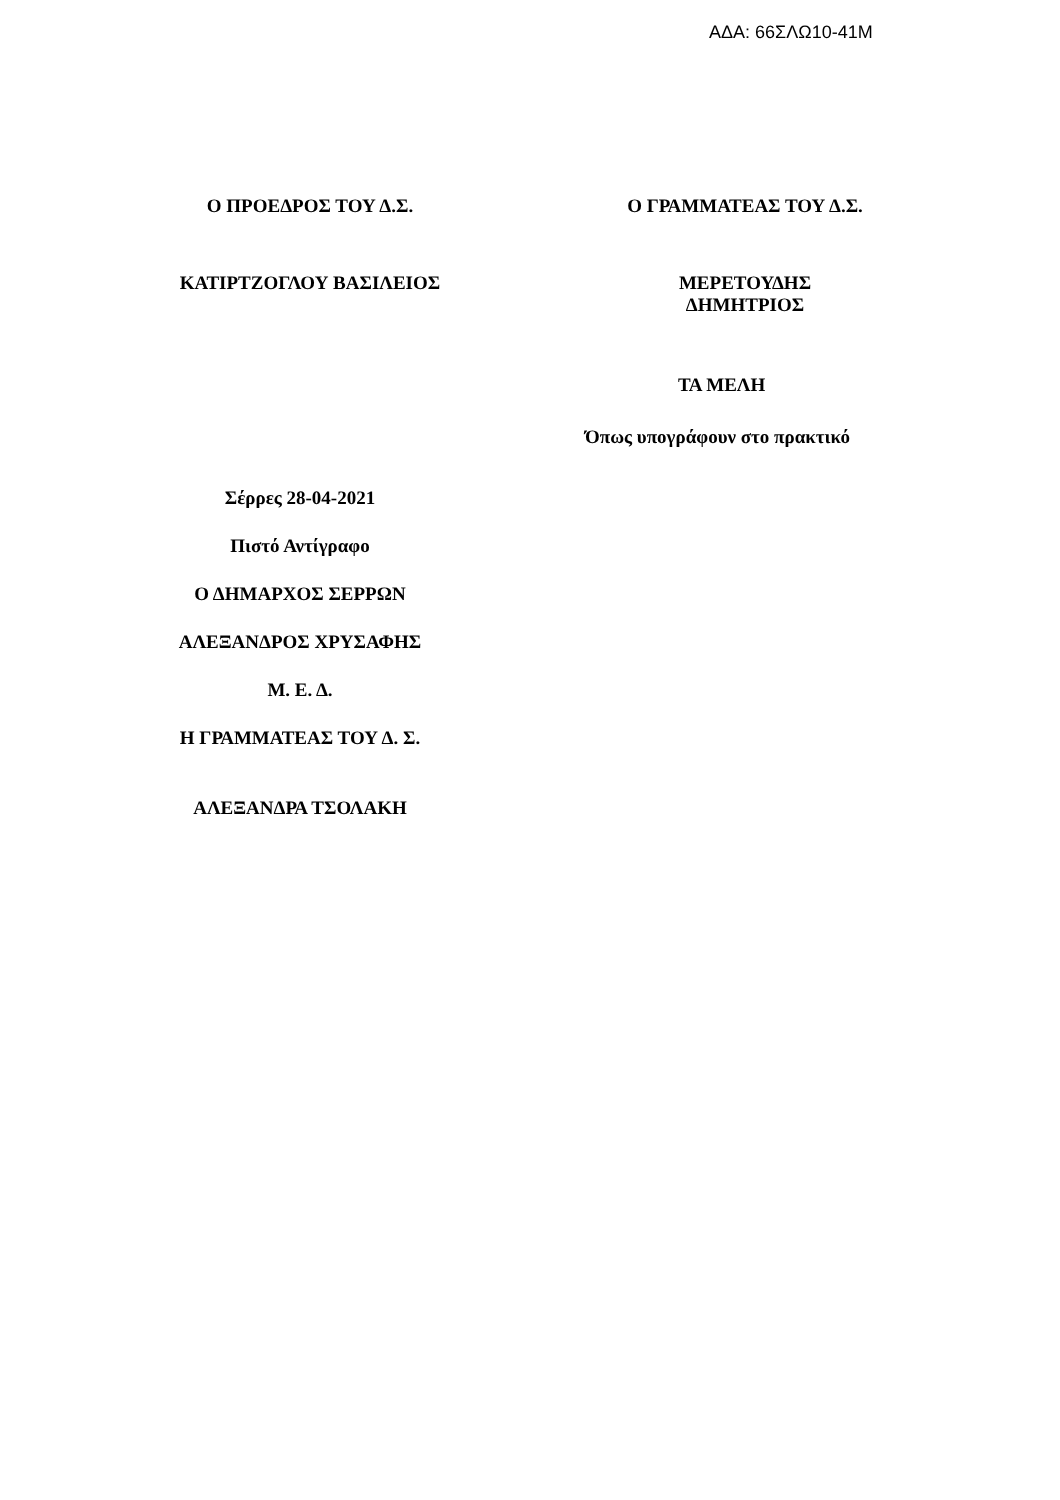ΑΔΑ: 66ΣΛΩ10-41Μ
Ο ΠΡΟΕΔΡΟΣ ΤΟΥ Δ.Σ. Ο ΓΡΑΜΜΑΤΕΑΣ ΤΟΥ Δ.Σ.
ΚΑΤΙΡΤΖΟΓΛΟΥ ΒΑΣΙΛΕΙΟΣ ΜΕΡΕΤΟΥΔΗΣ ΔΗΜΗΤΡΙΟΣ
ΤΑ ΜΕΛΗ
Όπως υπογράφουν στο πρακτικό
Σέρρες 28-04-2021
Πιστό Αντίγραφο
Ο ΔΗΜΑΡΧΟΣ ΣΕΡΡΩΝ
ΑΛΕΞΑΝΔΡΟΣ ΧΡΥΣΑΦΗΣ
Μ. Ε. Δ.
Η ΓΡΑΜΜΑΤΕΑΣ ΤΟΥ Δ. Σ.
ΑΛΕΞΑΝΔΡΑ ΤΣΟΛΑΚΗ